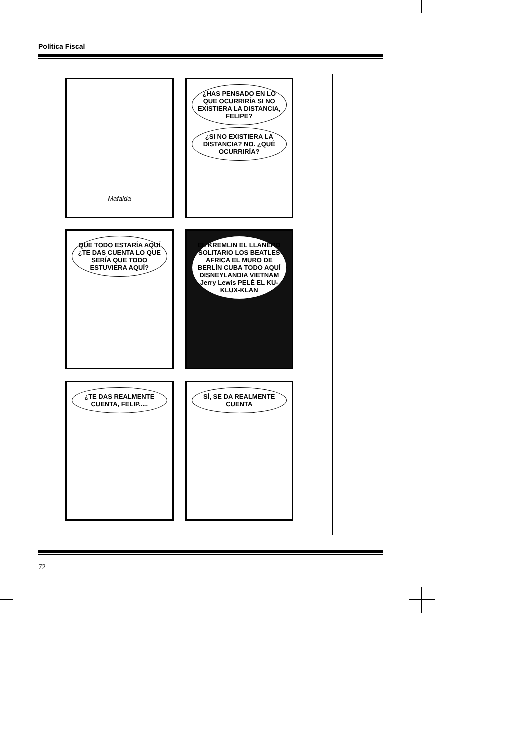Política Fiscal
Mafalda
¿HAS PENSADO EN LO QUE OCURRIRÍA SI NO EXISTIERA LA DISTANCIA, FELIPE?
¿SI NO EXISTIERA LA DISTANCIA? NO. ¿QUÉ OCURRIRÍA?
QUE TODO ESTARÍA AQUÍ ¿TE DAS CUENTA LO QUE SERÍA QUE TODO ESTUVIERA AQUÍ?
EL KREMLIN EL LLANERO SOLITARIO LOS BEATLES AFRICA EL MURO DE BERLÍN CUBA TODO AQUÍ DISNEYLANDIA VIETNAM Jerry Lewis PELÉ EL KU-KLUX-KLAN
¿TE DAS REALMENTE CUENTA, FELIP.....
SÍ, SE DA REALMENTE CUENTA
72